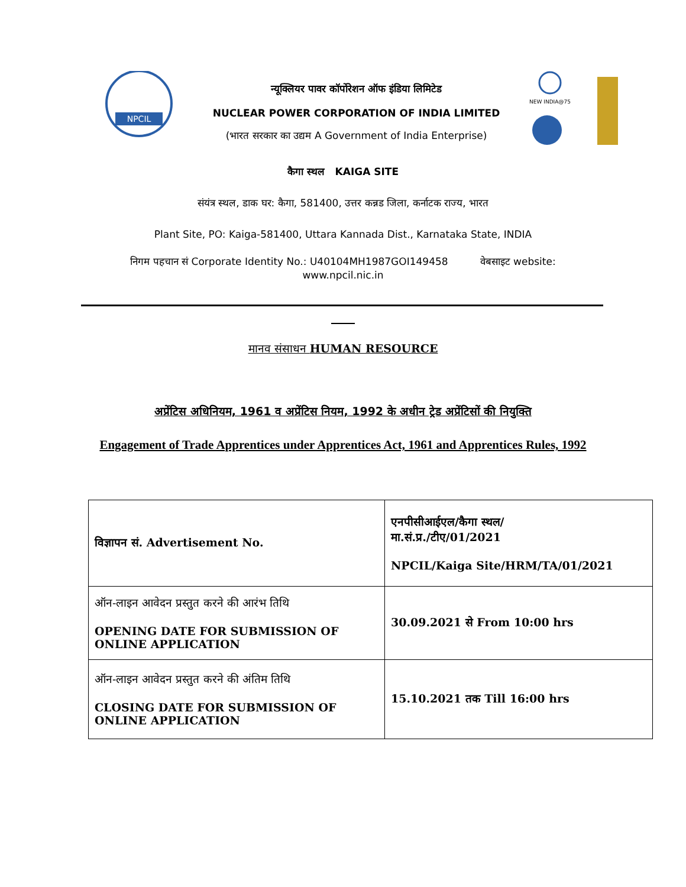NPCIL
न्यूक्लियर पावर कॉर्पोरेशन ऑफ इंडिया लिमिटेड
NUCLEAR POWER CORPORATION OF INDIA LIMITED
(भारत सरकार का उद्यम A Government of India Enterprise)
NEW INDIA@75
कैगा स्थल KAIGA SITE
संयंत्र स्थल, डाक घर: कैगा, 581400, उत्तर कन्नड जिला, कर्नाटक राज्य, भारत
Plant Site, PO: Kaiga-581400, Uttara Kannada Dist., Karnataka State, INDIA
निगम पहचान सं Corporate Identity No.: U40104MH1987GOI149458 वेबसाइट website:
www.npcil.nic.in
मानव संसाधन HUMAN RESOURCE
अप्रेंटिस अधिनियम, 1961 व अप्रेंटिस नियम, 1992 के अधीन ट्रेड अप्रेंटिसों की नियुक्ति
Engagement of Trade Apprentices under Apprentices Act, 1961 and Apprentices Rules, 1992
| विज्ञापन सं. Advertisement No. | एनपीसीआईएल/कैगा स्थल/ मा.सं.प्र./टीए/01/2021 NPCIL/Kaiga Site/HRM/TA/01/2021 |
| ऑन-लाइन आवेदन प्रस्तुत करने की आरंभ तिथि OPENING DATE FOR SUBMISSION OF ONLINE APPLICATION | 30.09.2021 से From 10:00 hrs |
| ऑन-लाइन आवेदन प्रस्तुत करने की अंतिम तिथि CLOSING DATE FOR SUBMISSION OF ONLINE APPLICATION | 15.10.2021 तक Till 16:00 hrs |